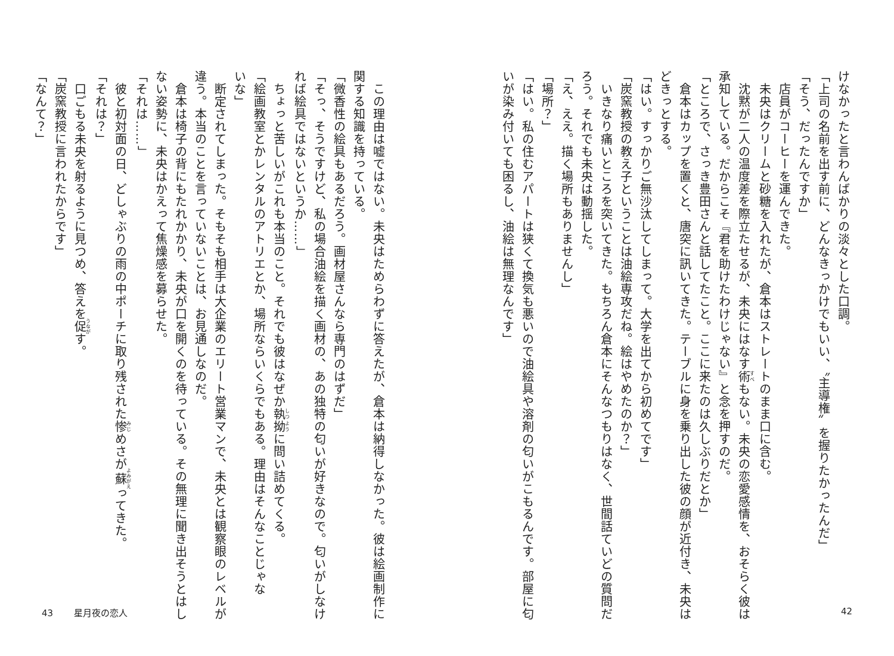けなかったと言わんばかりの淡々とした口調。
「上司の名前を出す前に、どんなきっかけでもいい、〝主導権〟を握りたかったんだ」
「そう、だったんですか」
　店員がコーヒーを運んできた。
　未央はクリームと砂糖を入れたが、倉本はストレートのまま口に含む。
　沈黙が二人の温度差を際立たせるが、未央にはなす術もない。未央の恋愛感情を、おそらく彼は
承知している。だからこそ『君を助けたわけじゃない』と念を押すのだ。
「ところで、さっき豊田さんと話してたこと。ここに来たのは久しぶりだとか」
　倉本はカップを置くと、唐突に訊いてきた。テーブルに身を乗り出した彼の顔が近付き、未央は
どきっとする。
「はい。すっかりご無沙汰してしまって。大学を出てから初めてです」
「炭窯教授の教え子ということは油絵専攻だね。絵はやめたのか？」
　いきなり痛いところを突いてきた。もちろん倉本にそんなつもりはなく、世間話ていどの質問だ
ろう。それでも未央は動揺した。
「え、ええ。描く場所もありませんし」
「場所？」
「はい。私の住むアパートは狭くて換気も悪いので油絵具や溶剤の匂いがこもるんです。部屋に匂
いが染み付いても困るし、油絵は無理なんです」
42
　この理由は嘘ではない。未央はためらわずに答えたが、倉本は納得しなかった。彼は絵画制作に
関する知識を持っている。
「微香性の絵具もあるだろう。画材屋さんなら専門のはずだ」
「そっ、そうですけど、私の場合油絵を描く画材の、あの独特の匂いが好きなので。匂いがしなけ
れば絵具ではないというか……」
　ちょっと苦しいがこれも本当のこと。それでも彼はなぜか執拗に問い詰めてくる。
「絵画教室とかレンタルのアトリエとか、場所ならいくらでもある。理由はそんなことじゃな
いな」
　断定されてしまった。そもそも相手は大企業のエリート営業マンで、未央とは観察眼のレベルが
違う。本当のことを言っていないことは、お見通しなのだ。
　倉本は椅子の背にもたれかかり、未央が口を開くのを待っている。その無理に聞き出そうとはし
ない姿勢に、未央はかえって焦燥感を募らせた。
「それは……」
　彼と初対面の日、どしゃぶりの雨の中ポーチに取り残された惨めさが蘇ってきた。
「それは？」
　口ごもる未央を射るように見つめ、答えを促す。
「炭窯教授に言われたからです」
「なんて？」
43 星月夜の恋人